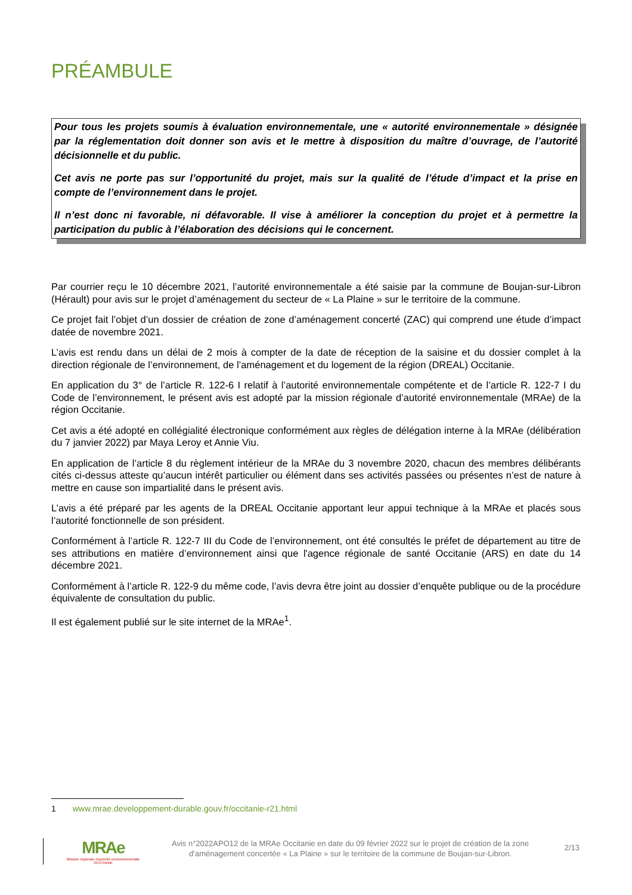PRÉAMBULE
Pour tous les projets soumis à évaluation environnementale, une « autorité environnementale » désignée par la réglementation doit donner son avis et le mettre à disposition du maître d’ouvrage, de l’autorité décisionnelle et du public.
Cet avis ne porte pas sur l’opportunité du projet, mais sur la qualité de l’étude d’impact et la prise en compte de l’environnement dans le projet.
Il n’est donc ni favorable, ni défavorable. Il vise à améliorer la conception du projet et à permettre la participation du public à l’élaboration des décisions qui le concernent.
Par courrier reçu le 10 décembre 2021, l’autorité environnementale a été saisie par la commune de Boujan-sur-Libron (Hérault) pour avis sur le projet d’aménagement du secteur de « La Plaine » sur le territoire de la commune.
Ce projet fait l’objet d’un dossier de création de zone d’aménagement concerté (ZAC) qui comprend une étude d’impact datée de novembre 2021.
L’avis est rendu dans un délai de 2 mois à compter de la date de réception de la saisine et du dossier complet à la direction régionale de l’environnement, de l’aménagement et du logement de la région (DREAL) Occitanie.
En application du 3° de l’article R. 122-6 I relatif à l’autorité environnementale compétente et de l’article R. 122-7 I du Code de l’environnement, le présent avis est adopté par la mission régionale d’autorité environnementale (MRAe) de la région Occitanie.
Cet avis a été adopté en collégialité électronique conformément aux règles de délégation interne à la MRAe (délibération du 7 janvier 2022) par Maya Leroy et Annie Viu.
En application de l’article 8 du règlement intérieur de la MRAe du 3 novembre 2020, chacun des membres délibérants cités ci-dessus atteste qu’aucun intérêt particulier ou élément dans ses activités passées ou présentes n’est de nature à mettre en cause son impartialité dans le présent avis.
L’avis a été préparé par les agents de la DREAL Occitanie apportant leur appui technique à la MRAe et placés sous l’autorité fonctionnelle de son président.
Conformément à l’article R. 122-7 III du Code de l’environnement, ont été consultés le préfet de département au titre de ses attributions en matière d’environnement ainsi que l'agence régionale de santé Occitanie (ARS) en date du 14 décembre 2021.
Conformément à l’article R. 122-9 du même code, l’avis devra être joint au dossier d’enquête publique ou de la procédure équivalente de consultation du public.
Il est également publié sur le site internet de la MRAe<sup>1</sup>.
1 www.mrae.developpement-durable.gouv.fr/occitanie-r21.html
MRAe
Mission régionale d’autorité environnementale
OCCITANIE
Avis n°2022APO12 de la MRAe Occitanie en date du 09 février 2022 sur le projet de création de la zone d’aménagement concertée « La Plaine » sur le territoire de la commune de Boujan-sur-Libron.
2/13